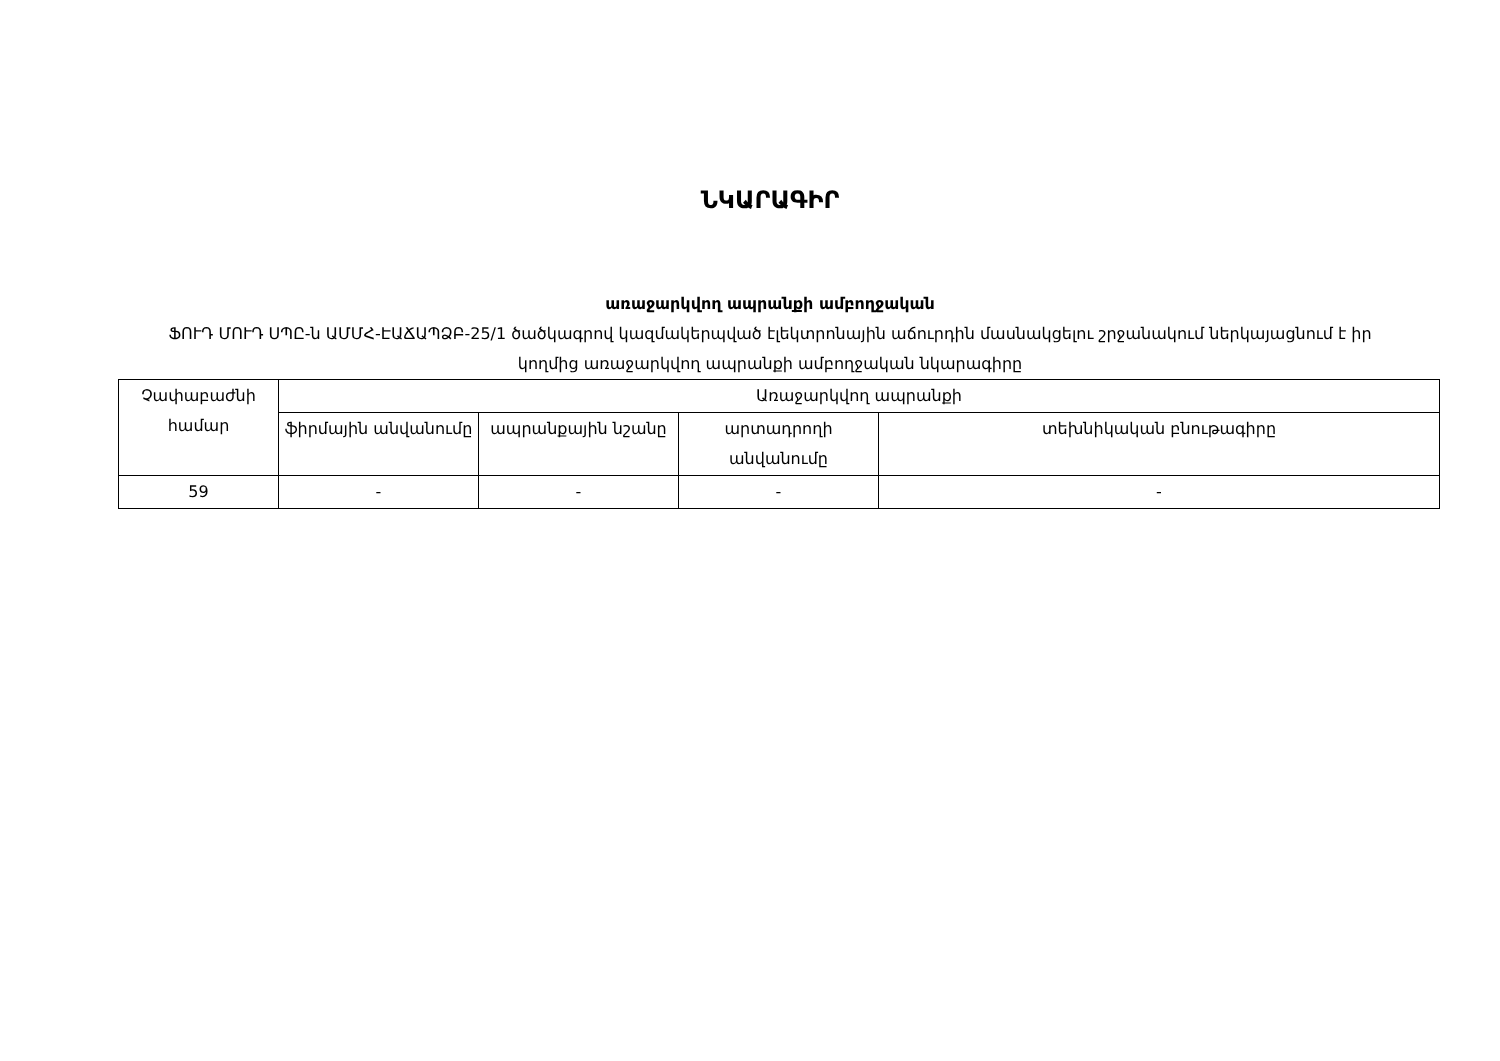ՆԿԱՐԱԳԻՐ
առաջարկվող ապրանքի ամբողջական
ՖՈՒԴ ՄՈՒԴ ՍՊԸ-ն ԱՄՄՀ-ԷԱՃԱՊՁԲ-25/1 ծածկագրով կազմակերպված էլեկտրոնային աճուրդին մասնակցելու շրջանակում ներկայացնում է իր կողմից առաջարկվող ապրանքի ամբողջական նկարագիրը
| Չափաբաժնի համար | Առաջարկվող ապրանքի | | | |
| --- | --- | --- | --- | --- |
| | ֆիրմային անվանումը | ապրանքային նշանը | արտադրողի անվանումը | տեխնիկական բնութագիրը |
| 59 | - | - | - | - |